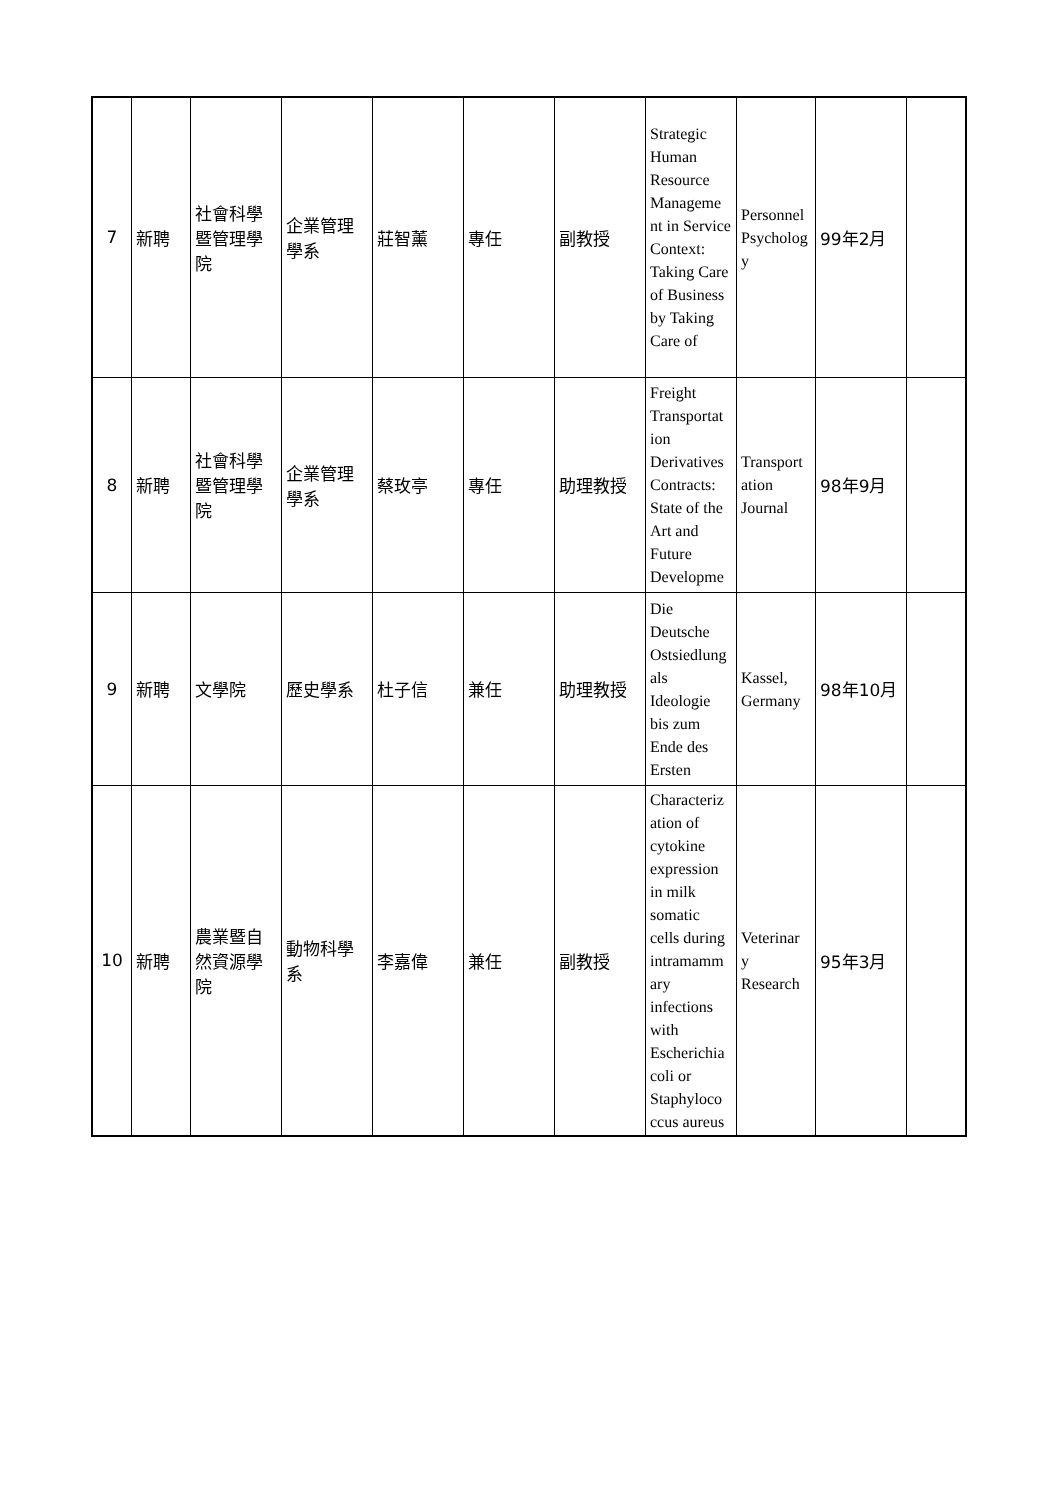| 7 | 新聘 | 社會科學暨管理學院 | 企業管理學系 | 莊智薰 | 專任 | 副教授 | Strategic Human Resource Manageme nt in Service Context: Taking Care of Business by Taking Care of | Personnel Psycholog y | 99年2月 | |
| 8 | 新聘 | 社會科學暨管理學院 | 企業管理學系 | 蔡玫亭 | 專任 | 助理教授 | Freight Transportat ion Derivatives Contracts: State of the Art and Future Developme | Transport ation Journal | 98年9月 | |
| 9 | 新聘 | 文學院 | 歷史學系 | 杜子信 | 兼任 | 助理教授 | Die Deutsche Ostsiedlung als Ideologie bis zum Ende des Ersten | Kassel, Germany | 98年10月 | |
| 10 | 新聘 | 農業暨自然資源學院 | 動物科學系 | 李嘉偉 | 兼任 | 副教授 | Characteriz ation of cytokine expression in milk somatic cells during intramamm ary infections with Escherichia coli or Staphyloco ccus aureus | Veterinar y Research | 95年3月 | |